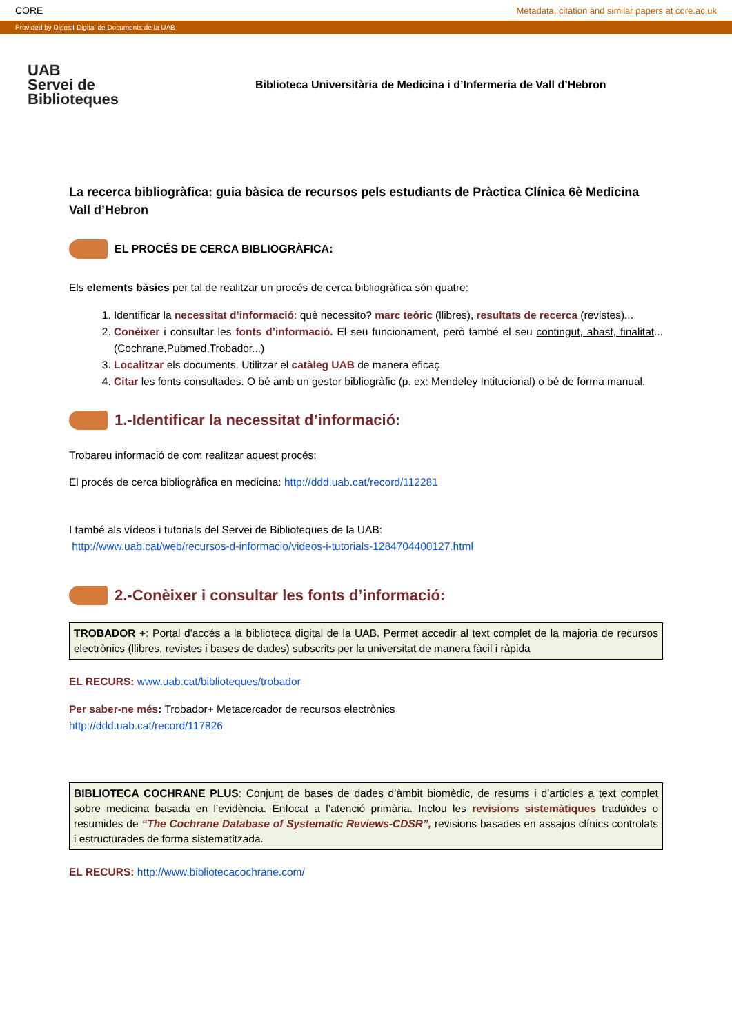CORE Metadata, citation and similar papers at core.ac.uk
Provided by Diposit Digital de Documents de la UAB
UAB
Servei de
Biblioteques
Biblioteca Universitària de Medicina i d’Infermeria de Vall d’Hebron
La recerca bibliogràfica: guia bàsica de recursos pels estudiants de Pràctica Clínica 6è Medicina Vall d’Hebron
EL PROCÉS DE CERCA BIBLIOGRÀFICA:
Els elements bàsics per tal de realitzar un procés de cerca bibliogràfica són quatre:
1. Identificar la necessitat d’informació: què necessito? marc teòric (llibres), resultats de recerca (revistes)...
2. Conèixer i consultar les fonts d’informació. El seu funcionament, però també el seu contingut, abast, finalitat... (Cochrane,Pubmed,Trobador...)
3. Localitzar els documents. Utilitzar el catàleg UAB de manera eficaç
4. Citar les fonts consultades. O bé amb un gestor bibliogràfic (p. ex: Mendeley Intitucional) o bé de forma manual.
1.-Identificar la necessitat d’informació:
Trobareu informació de com realitzar aquest procés:
El procés de cerca bibliogràfica en medicina: http://ddd.uab.cat/record/112281
I també als vídeos i tutorials del Servei de Biblioteques de la UAB:
http://www.uab.cat/web/recursos-d-informacio/videos-i-tutorials-1284704400127.html
2.-Conèixer i consultar les fonts d’informació:
TROBADOR +: Portal d'accés a la biblioteca digital de la UAB. Permet accedir al text complet de la majoria de recursos electrònics (llibres, revistes i bases de dades) subscrits per la universitat de manera fàcil i ràpida
EL RECURS: www.uab.cat/biblioteques/trobador
Per saber-ne més: Trobador+ Metacercador de recursos electrònics
http://ddd.uab.cat/record/117826
BIBLIOTECA COCHRANE PLUS: Conjunt de bases de dades d’àmbit biomèdic, de resums i d’articles a text complet sobre medicina basada en l’evidència. Enfocat a l’atenció primària. Inclou les revisions sistemàtiques traduïdes o resumides de “The Cochrane Database of Systematic Reviews-CDSR”, revisions basades en assajos clínics controlats i estructurades de forma sistematitzada.
EL RECURS: http://www.bibliotecacochrane.com/